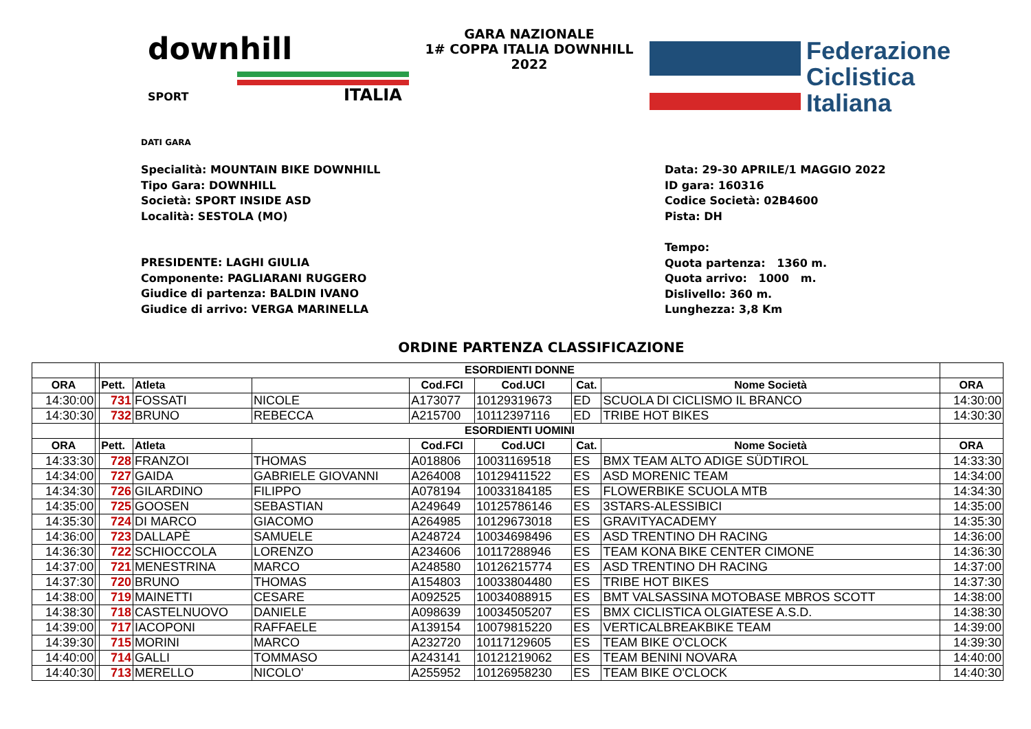downhill
SPORT ITALIA
GARA NAZIONALE
1# COPPA ITALIA DOWNHILL 2022
Federazione
Ciclistica
Italiana
DATI GARA
Specialità: MOUNTAIN BIKE DOWNHILL
Tipo Gara: DOWNHILL
Società: SPORT INSIDE ASD
Località: SESTOLA (MO)
PRESIDENTE: LAGHI GIULIA
Componente: PAGLIARANI RUGGERO
Giudice di partenza: BALDIN IVANO
Giudice di arrivo: VERGA MARINELLA
Data: 29-30 APRILE/1 MAGGIO 2022
ID gara: 160316
Codice Società: 02B4600
Pista: DH
Tempo:
Quota partenza: 1360 m.
Quota arrivo: 1000 m.
Dislivello: 360 m.
Lunghezza: 3,8 Km
ORDINE PARTENZA CLASSIFICAZIONE
| | | ESORDIENTI DONNE | | | | | | | |
| ORA | | Pett. | Atleta | | Cod.FCI | Cod.UCI | Cat. | Nome Società | ORA |
| 14:30:00 | | 731 | FOSSATI | NICOLE | A173077 | 10129319673 | ED | SCUOLA DI CICLISMO IL BRANCO | 14:30:00 |
| 14:30:30 | | 732 | BRUNO | REBECCA | A215700 | 10112397116 | ED | TRIBE HOT BIKES | 14:30:30 |
| | | ESORDIENTI UOMINI | | | | | | | |
| ORA | | Pett. | Atleta | | Cod.FCI | Cod.UCI | Cat. | Nome Società | ORA |
| 14:33:30 | | 728 | FRANZOI | THOMAS | A018806 | 10031169518 | ES | BMX TEAM ALTO ADIGE SÜDTIROL | 14:33:30 |
| 14:34:00 | | 727 | GAIDA | GABRIELE GIOVANNI | A264008 | 10129411522 | ES | ASD MORENIC TEAM | 14:34:00 |
| 14:34:30 | | 726 | GILARDINO | FILIPPO | A078194 | 10033184185 | ES | FLOWERBIKE SCUOLA MTB | 14:34:30 |
| 14:35:00 | | 725 | GOOSEN | SEBASTIAN | A249649 | 10125786146 | ES | 3STARS-ALESSIBICI | 14:35:00 |
| 14:35:30 | | 724 | DI MARCO | GIACOMO | A264985 | 10129673018 | ES | GRAVITYACADEMY | 14:35:30 |
| 14:36:00 | | 723 | DALLAPÈ | SAMUELE | A248724 | 10034698496 | ES | ASD TRENTINO DH RACING | 14:36:00 |
| 14:36:30 | | 722 | SCHIOCCOLA | LORENZO | A234606 | 10117288946 | ES | TEAM KONA BIKE CENTER CIMONE | 14:36:30 |
| 14:37:00 | | 721 | MENESTRINA | MARCO | A248580 | 10126215774 | ES | ASD TRENTINO DH RACING | 14:37:00 |
| 14:37:30 | | 720 | BRUNO | THOMAS | A154803 | 10033804480 | ES | TRIBE HOT BIKES | 14:37:30 |
| 14:38:00 | | 719 | MAINETTI | CESARE | A092525 | 10034088915 | ES | BMT VALSASSINA MOTOBASE MBROS SCOTT | 14:38:00 |
| 14:38:30 | | 718 | CASTELNUOVO | DANIELE | A098639 | 10034505207 | ES | BMX CICLISTICA OLGIATESE A.S.D. | 14:38:30 |
| 14:39:00 | | 717 | IACOPONI | RAFFAELE | A139154 | 10079815220 | ES | VERTICALBREAKBIKE TEAM | 14:39:00 |
| 14:39:30 | | 715 | MORINI | MARCO | A232720 | 10117129605 | ES | TEAM BIKE O'CLOCK | 14:39:30 |
| 14:40:00 | | 714 | GALLI | TOMMASO | A243141 | 10121219062 | ES | TEAM BENINI NOVARA | 14:40:00 |
| 14:40:30 | | 713 | MERELLO | NICOLO' | A255952 | 10126958230 | ES | TEAM BIKE O'CLOCK | 14:40:30 |